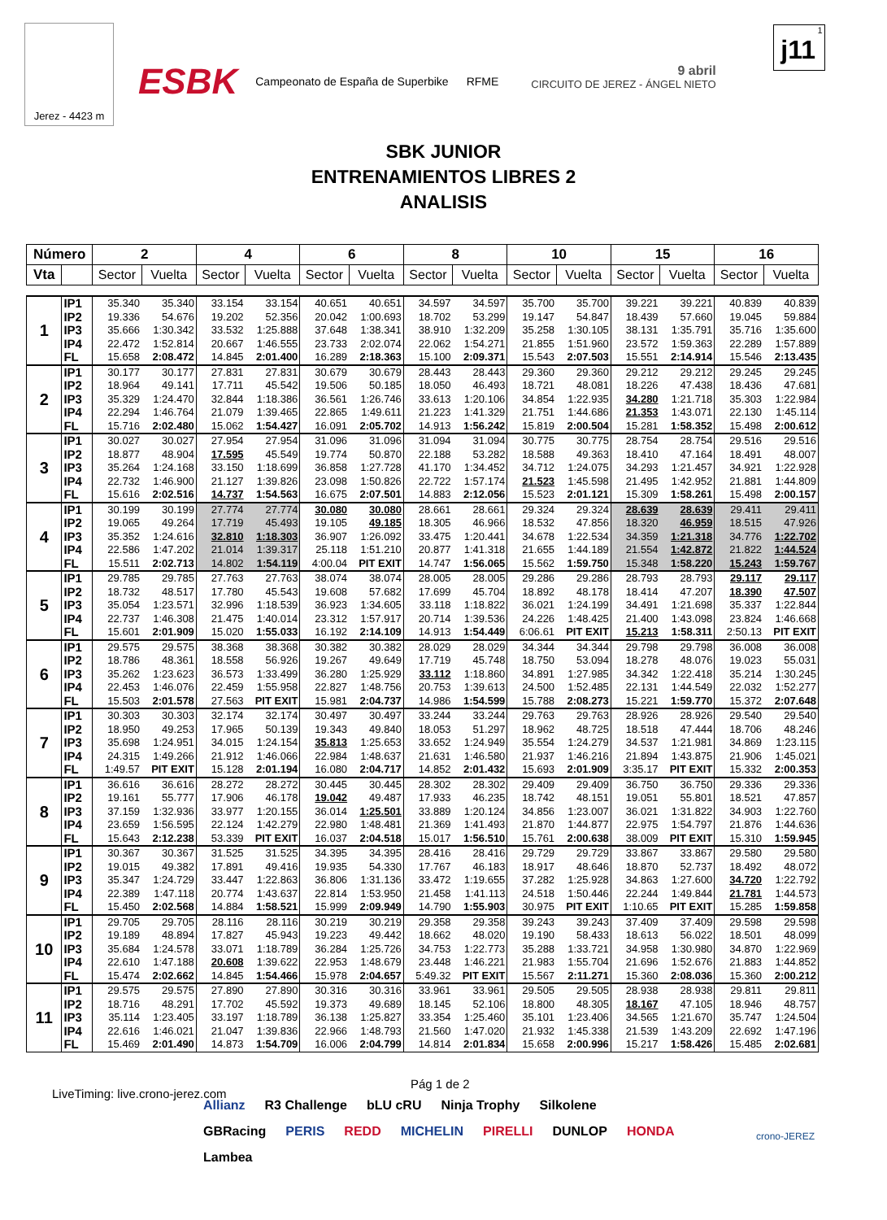Jerez - 4423 m
ESBK Campeonato de España de Superbike RFME
9 abril
CIRCUITO DE JEREZ - ÁNGEL NIETO
1
j11
SBK JUNIOR
ENTRENAMIENTOS LIBRES 2
ANALISIS
| Número | | 2 | | 4 | | 6 | | 8 | | 10 | | 15 | | 16 | |
| --- | --- | --- | --- | --- | --- | --- | --- | --- | --- | --- | --- | --- | --- | --- | --- |
| Vta | | Sector | Vuelta | Sector | Vuelta | Sector | Vuelta | Sector | Vuelta | Sector | Vuelta | Sector | Vuelta | Sector | Vuelta |
| 1 | IP1 | 35.340 | 35.340 | 33.154 | 33.154 | 40.651 | 40.651 | 34.597 | 34.597 | 35.700 | 35.700 | 39.221 | 39.221 | 40.839 | 40.839 |
| | IP2 | 19.336 | 54.676 | 19.202 | 52.356 | 20.042 | 1:00.693 | 18.702 | 53.299 | 19.147 | 54.847 | 18.439 | 57.660 | 19.045 | 59.884 |
| | IP3 | 35.666 | 1:30.342 | 33.532 | 1:25.888 | 37.648 | 1:38.341 | 38.910 | 1:32.209 | 35.258 | 1:30.105 | 38.131 | 1:35.791 | 35.716 | 1:35.600 |
| | IP4 | 22.472 | 1:52.814 | 20.667 | 1:46.555 | 23.733 | 2:02.074 | 22.062 | 1:54.271 | 21.855 | 1:51.960 | 23.572 | 1:59.363 | 22.289 | 1:57.889 |
| | FL | 15.658 | 2:08.472 | 14.845 | 2:01.400 | 16.289 | 2:18.363 | 15.100 | 2:09.371 | 15.543 | 2:07.503 | 15.551 | 2:14.914 | 15.546 | 2:13.435 |
| 2 | IP1 | 30.177 | 30.177 | 27.831 | 27.831 | 30.679 | 30.679 | 28.443 | 28.443 | 29.360 | 29.360 | 29.212 | 29.212 | 29.245 | 29.245 |
| | IP2 | 18.964 | 49.141 | 17.711 | 45.542 | 19.506 | 50.185 | 18.050 | 46.493 | 18.721 | 48.081 | 18.226 | 47.438 | 18.436 | 47.681 |
| | IP3 | 35.329 | 1:24.470 | 32.844 | 1:18.386 | 36.561 | 1:26.746 | 33.613 | 1:20.106 | 34.854 | 1:22.935 | 34.280 | 1:21.718 | 35.303 | 1:22.984 |
| | IP4 | 22.294 | 1:46.764 | 21.079 | 1:39.465 | 22.865 | 1:49.611 | 21.223 | 1:41.329 | 21.751 | 1:44.686 | 21.353 | 1:43.071 | 22.130 | 1:45.114 |
| | FL | 15.716 | 2:02.480 | 15.062 | 1:54.427 | 16.091 | 2:05.702 | 14.913 | 1:56.242 | 15.819 | 2:00.504 | 15.281 | 1:58.352 | 15.498 | 2:00.612 |
| 3 | IP1 | 30.027 | 30.027 | 27.954 | 27.954 | 31.096 | 31.096 | 31.094 | 31.094 | 30.775 | 30.775 | 28.754 | 28.754 | 29.516 | 29.516 |
| | IP2 | 18.877 | 48.904 | 17.595 | 45.549 | 19.774 | 50.870 | 22.188 | 53.282 | 18.588 | 49.363 | 18.410 | 47.164 | 18.491 | 48.007 |
| | IP3 | 35.264 | 1:24.168 | 33.150 | 1:18.699 | 36.858 | 1:27.728 | 41.170 | 1:34.452 | 34.712 | 1:24.075 | 34.293 | 1:21.457 | 34.921 | 1:22.928 |
| | IP4 | 22.732 | 1:46.900 | 21.127 | 1:39.826 | 23.098 | 1:50.826 | 22.722 | 1:57.174 | 21.523 | 1:45.598 | 21.495 | 1:42.952 | 21.881 | 1:44.809 |
| | FL | 15.616 | 2:02.516 | 14.737 | 1:54.563 | 16.675 | 2:07.501 | 14.883 | 2:12.056 | 15.523 | 2:01.121 | 15.309 | 1:58.261 | 15.498 | 2:00.157 |
| 4 | IP1 | 30.199 | 30.199 | 27.774 | 27.774 | 30.080 | 30.080 | 28.661 | 28.661 | 29.324 | 29.324 | 28.639 | 28.639 | 29.411 | 29.411 |
| | IP2 | 19.065 | 49.264 | 17.719 | 45.493 | 19.105 | 49.185 | 18.305 | 46.966 | 18.532 | 47.856 | 18.320 | 46.959 | 18.515 | 47.926 |
| | IP3 | 35.352 | 1:24.616 | 32.810 | 1:18.303 | 36.907 | 1:26.092 | 33.475 | 1:20.441 | 34.678 | 1:22.534 | 34.359 | 1:21.318 | 34.776 | 1:22.702 |
| | IP4 | 22.586 | 1:47.202 | 21.014 | 1:39.317 | 25.118 | 1:51.210 | 20.877 | 1:41.318 | 21.655 | 1:44.189 | 21.554 | 1:42.872 | 21.822 | 1:44.524 |
| | FL | 15.511 | 2:02.713 | 14.802 | 1:54.119 | 4:00.04 | PIT EXIT | 14.747 | 1:56.065 | 15.562 | 1:59.750 | 15.348 | 1:58.220 | 15.243 | 1:59.767 |
| 5 | IP1 | 29.785 | 29.785 | 27.763 | 27.763 | 38.074 | 38.074 | 28.005 | 28.005 | 29.286 | 29.286 | 28.793 | 28.793 | 29.117 | 29.117 |
| | IP2 | 18.732 | 48.517 | 17.780 | 45.543 | 19.608 | 57.682 | 17.699 | 45.704 | 18.892 | 48.178 | 18.414 | 47.207 | 18.390 | 47.507 |
| | IP3 | 35.054 | 1:23.571 | 32.996 | 1:18.539 | 36.923 | 1:34.605 | 33.118 | 1:18.822 | 36.021 | 1:24.199 | 34.491 | 1:21.698 | 35.337 | 1:22.844 |
| | IP4 | 22.737 | 1:46.308 | 21.475 | 1:40.014 | 23.312 | 1:57.917 | 20.714 | 1:39.536 | 24.226 | 1:48.425 | 21.400 | 1:43.098 | 23.824 | 1:46.668 |
| | FL | 15.601 | 2:01.909 | 15.020 | 1:55.033 | 16.192 | 2:14.109 | 14.913 | 1:54.449 | 6:06.61 | PIT EXIT | 15.213 | 1:58.311 | 2:50.13 | PIT EXIT |
| 6 | IP1 | 29.575 | 29.575 | 38.368 | 38.368 | 30.382 | 30.382 | 28.029 | 28.029 | 34.344 | 34.344 | 29.798 | 29.798 | 36.008 | 36.008 |
| | IP2 | 18.786 | 48.361 | 18.558 | 56.926 | 19.267 | 49.649 | 17.719 | 45.748 | 18.750 | 53.094 | 18.278 | 48.076 | 19.023 | 55.031 |
| | IP3 | 35.262 | 1:23.623 | 36.573 | 1:33.499 | 36.280 | 1:25.929 | 33.112 | 1:18.860 | 34.891 | 1:27.985 | 34.342 | 1:22.418 | 35.214 | 1:30.245 |
| | IP4 | 22.453 | 1:46.076 | 22.459 | 1:55.958 | 22.827 | 1:48.756 | 20.753 | 1:39.613 | 24.500 | 1:52.485 | 22.131 | 1:44.549 | 22.032 | 1:52.277 |
| | FL | 15.503 | 2:01.578 | 27.563 | PIT EXIT | 15.981 | 2:04.737 | 14.986 | 1:54.599 | 15.788 | 2:08.273 | 15.221 | 1:59.770 | 15.372 | 2:07.648 |
| 7 | IP1 | 30.303 | 30.303 | 32.174 | 32.174 | 30.497 | 30.497 | 33.244 | 33.244 | 29.763 | 29.763 | 28.926 | 28.926 | 29.540 | 29.540 |
| | IP2 | 18.950 | 49.253 | 17.965 | 50.139 | 19.343 | 49.840 | 18.053 | 51.297 | 18.962 | 48.725 | 18.518 | 47.444 | 18.706 | 48.246 |
| | IP3 | 35.698 | 1:24.951 | 34.015 | 1:24.154 | 35.813 | 1:25.653 | 33.652 | 1:24.949 | 35.554 | 1:24.279 | 34.537 | 1:21.981 | 34.869 | 1:23.115 |
| | IP4 | 24.315 | 1:49.266 | 21.912 | 1:46.066 | 22.984 | 1:48.637 | 21.631 | 1:46.580 | 21.937 | 1:46.216 | 21.894 | 1:43.875 | 21.906 | 1:45.021 |
| | FL | 1:49.57 | PIT EXIT | 15.128 | 2:01.194 | 16.080 | 2:04.717 | 14.852 | 2:01.432 | 15.693 | 2:01.909 | 3:35.17 | PIT EXIT | 15.332 | 2:00.353 |
| 8 | IP1 | 36.616 | 36.616 | 28.272 | 28.272 | 30.445 | 30.445 | 28.302 | 28.302 | 29.409 | 29.409 | 36.750 | 36.750 | 29.336 | 29.336 |
| | IP2 | 19.161 | 55.777 | 17.906 | 46.178 | 19.042 | 49.487 | 17.933 | 46.235 | 18.742 | 48.151 | 19.051 | 55.801 | 18.521 | 47.857 |
| | IP3 | 37.159 | 1:32.936 | 33.977 | 1:20.155 | 36.014 | 1:25.501 | 33.889 | 1:20.124 | 34.856 | 1:23.007 | 36.021 | 1:31.822 | 34.903 | 1:22.760 |
| | IP4 | 23.659 | 1:56.595 | 22.124 | 1:42.279 | 22.980 | 1:48.481 | 21.369 | 1:41.493 | 21.870 | 1:44.877 | 22.975 | 1:54.797 | 21.876 | 1:44.636 |
| | FL | 15.643 | 2:12.238 | 53.339 | PIT EXIT | 16.037 | 2:04.518 | 15.017 | 1:56.510 | 15.761 | 2:00.638 | 38.009 | PIT EXIT | 15.310 | 1:59.945 |
| 9 | IP1 | 30.367 | 30.367 | 31.525 | 31.525 | 34.395 | 34.395 | 28.416 | 28.416 | 29.729 | 29.729 | 33.867 | 33.867 | 29.580 | 29.580 |
| | IP2 | 19.015 | 49.382 | 17.891 | 49.416 | 19.935 | 54.330 | 17.767 | 46.183 | 18.917 | 48.646 | 18.870 | 52.737 | 18.492 | 48.072 |
| | IP3 | 35.347 | 1:24.729 | 33.447 | 1:22.863 | 36.806 | 1:31.136 | 33.472 | 1:19.655 | 37.282 | 1:25.928 | 34.863 | 1:27.600 | 34.720 | 1:22.792 |
| | IP4 | 22.389 | 1:47.118 | 20.774 | 1:43.637 | 22.814 | 1:53.950 | 21.458 | 1:41.113 | 24.518 | 1:50.446 | 22.244 | 1:49.844 | 21.781 | 1:44.573 |
| | FL | 15.450 | 2:02.568 | 14.884 | 1:58.521 | 15.999 | 2:09.949 | 14.790 | 1:55.903 | 30.975 | PIT EXIT | 1:10.65 | PIT EXIT | 15.285 | 1:59.858 |
| 10 | IP1 | 29.705 | 29.705 | 28.116 | 28.116 | 30.219 | 30.219 | 29.358 | 29.358 | 39.243 | 39.243 | 37.409 | 37.409 | 29.598 | 29.598 |
| | IP2 | 19.189 | 48.894 | 17.827 | 45.943 | 19.223 | 49.442 | 18.662 | 48.020 | 19.190 | 58.433 | 18.613 | 56.022 | 18.501 | 48.099 |
| | IP3 | 35.684 | 1:24.578 | 33.071 | 1:18.789 | 36.284 | 1:25.726 | 34.753 | 1:22.773 | 35.288 | 1:33.721 | 34.958 | 1:30.980 | 34.870 | 1:22.969 |
| | IP4 | 22.610 | 1:47.188 | 20.608 | 1:39.622 | 22.953 | 1:48.679 | 23.448 | 1:46.221 | 21.983 | 1:55.704 | 21.696 | 1:52.676 | 21.883 | 1:44.852 |
| | FL | 15.474 | 2:02.662 | 14.845 | 1:54.466 | 15.978 | 2:04.657 | 5:49.32 | PIT EXIT | 15.567 | 2:11.271 | 15.360 | 2:08.036 | 15.360 | 2:00.212 |
| 11 | IP1 | 29.575 | 29.575 | 27.890 | 27.890 | 30.316 | 30.316 | 33.961 | 33.961 | 29.505 | 29.505 | 28.938 | 28.938 | 29.811 | 29.811 |
| | IP2 | 18.716 | 48.291 | 17.702 | 45.592 | 19.373 | 49.689 | 18.145 | 52.106 | 18.800 | 48.305 | 18.167 | 47.105 | 18.946 | 48.757 |
| | IP3 | 35.114 | 1:23.405 | 33.197 | 1:18.789 | 36.138 | 1:25.827 | 33.354 | 1:25.460 | 35.101 | 1:23.406 | 34.565 | 1:21.670 | 35.747 | 1:24.504 |
| | IP4 | 22.616 | 1:46.021 | 21.047 | 1:39.836 | 22.966 | 1:48.793 | 21.560 | 1:47.020 | 21.932 | 1:45.338 | 21.539 | 1:43.209 | 22.692 | 1:47.196 |
| | FL | 15.469 | 2:01.490 | 14.873 | 1:54.709 | 16.006 | 2:04.799 | 14.814 | 2:01.834 | 15.658 | 2:00.996 | 15.217 | 1:58.426 | 15.485 | 2:02.681 |
Pág 1 de 2
LiveTiming: live.crono-jerez.com
Allianz R3 Challenge bLU cRU Ninja Trophy Silkolene GBRacing PERIS REDD MICHELIN PIRELLI DUNLOP HONDA Lambea
crono-JEREZ